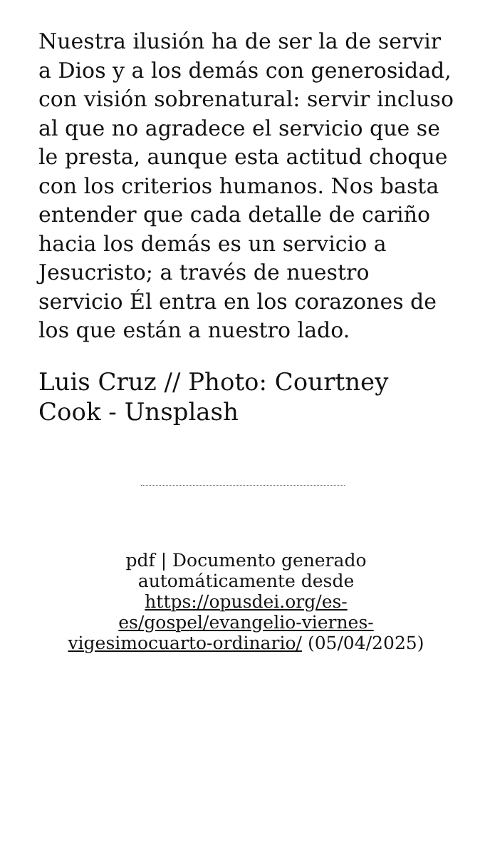Nuestra ilusión ha de ser la de servir a Dios y a los demás con generosidad, con visión sobrenatural: servir incluso al que no agradece el servicio que se le presta, aunque esta actitud choque con los criterios humanos. Nos basta entender que cada detalle de cariño hacia los demás es un servicio a Jesucristo; a través de nuestro servicio Él entra en los corazones de los que están a nuestro lado.
Luis Cruz // Photo: Courtney Cook - Unsplash
pdf | Documento generado automáticamente desde https://opusdei.org/es-es/gospel/evangelio-viernes-vigesimocuarto-ordinario/ (05/04/2025)